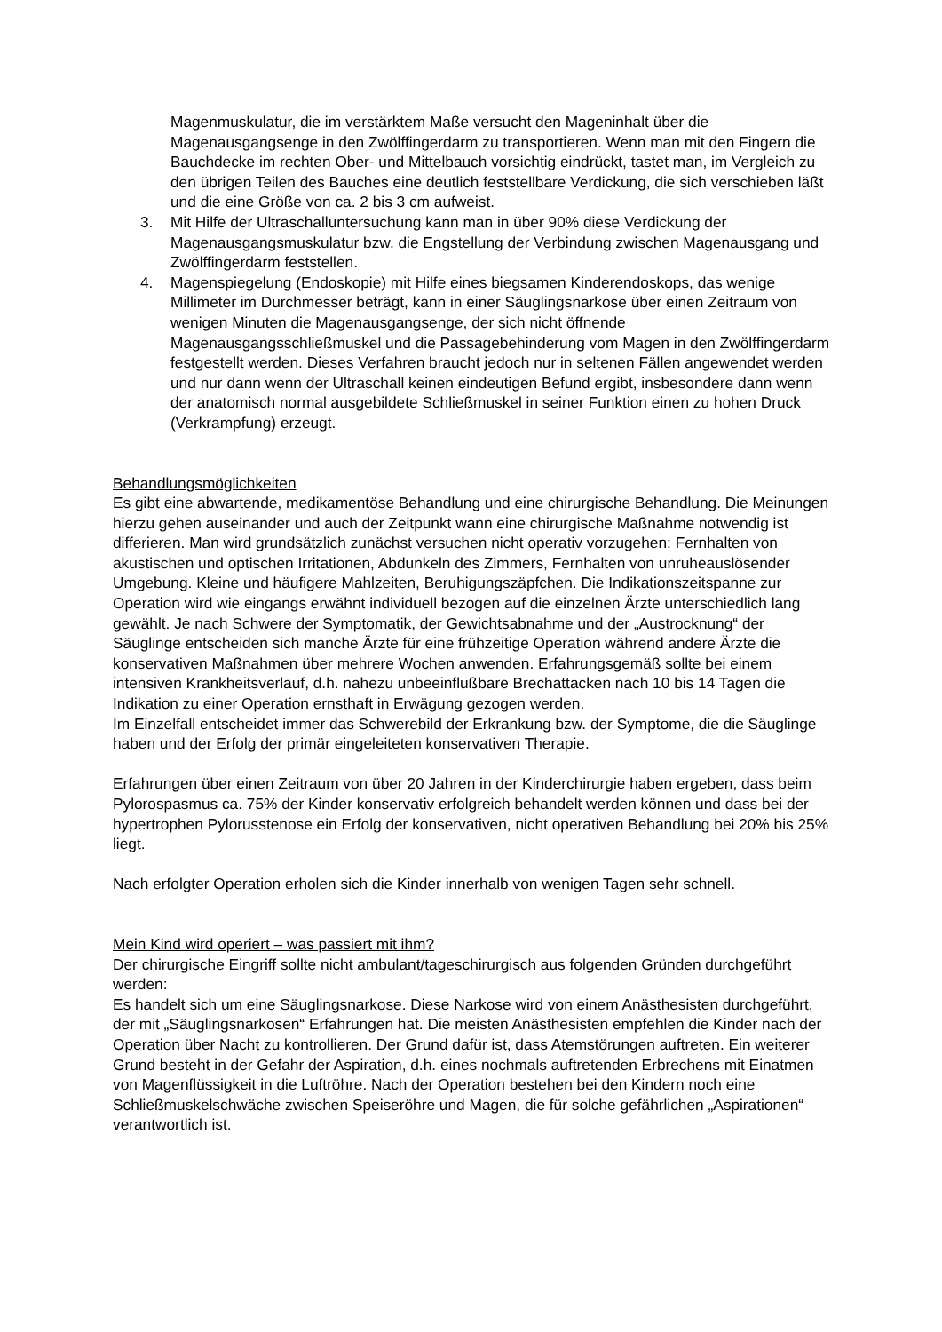Magenmuskulatur, die im verstärktem Maße versucht den Mageninhalt über die Magenausgangsenge in den Zwölffingerdarm zu transportieren. Wenn man mit den Fingern die Bauchdecke im rechten Ober- und Mittelbauch vorsichtig eindrückt, tastet man, im Vergleich zu den übrigen Teilen des Bauches eine deutlich feststellbare Verdickung, die sich verschieben läßt und die eine Größe von ca. 2 bis 3 cm aufweist.
3. Mit Hilfe der Ultraschalluntersuchung kann man in über 90% diese Verdickung der Magenausgangsmuskulatur bzw. die Engstellung der Verbindung zwischen Magenausgang und Zwölffingerdarm feststellen.
4. Magenspiegelung (Endoskopie) mit Hilfe eines biegsamen Kinderendoskops, das wenige Millimeter im Durchmesser beträgt, kann in einer Säuglingsnarkose über einen Zeitraum von wenigen Minuten die Magenausgangsenge, der sich nicht öffnende Magenausgangsschließmuskel und die Passagebehinderung vom Magen in den Zwölffingerdarm festgestellt werden. Dieses Verfahren braucht jedoch nur in seltenen Fällen angewendet werden und nur dann wenn der Ultraschall keinen eindeutigen Befund ergibt, insbesondere dann wenn der anatomisch normal ausgebildete Schließmuskel in seiner Funktion einen zu hohen Druck (Verkrampfung) erzeugt.
Behandlungsmöglichkeiten
Es gibt eine abwartende, medikamentöse Behandlung und eine chirurgische Behandlung. Die Meinungen hierzu gehen auseinander und auch der Zeitpunkt wann eine chirurgische Maßnahme notwendig ist differieren. Man wird grundsätzlich zunächst versuchen nicht operativ vorzugehen: Fernhalten von akustischen und optischen Irritationen, Abdunkeln des Zimmers, Fernhalten von unruheauslösender Umgebung. Kleine und häufigere Mahlzeiten, Beruhigungszäpfchen. Die Indikationszeitspanne zur Operation wird wie eingangs erwähnt individuell bezogen auf die einzelnen Ärzte unterschiedlich lang gewählt. Je nach Schwere der Symptomatik, der Gewichtsabnahme und der „Austrocknung“ der Säuglinge entscheiden sich manche Ärzte für eine frühzeitige Operation während andere Ärzte die konservativen Maßnahmen über mehrere Wochen anwenden. Erfahrungsgemäß sollte bei einem intensiven Krankheitsverlauf, d.h. nahezu unbeeinflußbare Brechattacken nach 10 bis 14 Tagen die Indikation zu einer Operation ernsthaft in Erwägung gezogen werden.
Im Einzelfall entscheidet immer das Schwerebild der Erkrankung bzw. der Symptome, die die Säuglinge haben und der Erfolg der primär eingeleiteten konservativen Therapie.
Erfahrungen über einen Zeitraum von über 20 Jahren in der Kinderchirurgie haben ergeben, dass beim Pylorospasmus ca. 75% der Kinder konservativ erfolgreich behandelt werden können und dass bei der hypertrophen Pylorusstenose ein Erfolg der konservativen, nicht operativen Behandlung bei 20% bis 25% liegt.
Nach erfolgter Operation erholen sich die Kinder innerhalb von wenigen Tagen sehr schnell.
Mein Kind wird operiert – was passiert mit ihm?
Der chirurgische Eingriff sollte nicht ambulant/tageschirurgisch aus folgenden Gründen durchgeführt werden:
Es handelt sich um eine Säuglingsnarkose. Diese Narkose wird von einem Anästhesisten durchgeführt, der mit „Säuglingsnarkosen“ Erfahrungen hat. Die meisten Anästhesisten empfehlen die Kinder nach der Operation über Nacht zu kontrollieren. Der Grund dafür ist, dass Atemstörungen auftreten. Ein weiterer Grund besteht in der Gefahr der Aspiration, d.h. eines nochmals auftretenden Erbrechens mit Einatmen von Magenflüssigkeit in die Luftröhre. Nach der Operation bestehen bei den Kindern noch eine Schließmuskelschwäche zwischen Speiseröhre und Magen, die für solche gefährlichen „Aspirationen“ verantwortlich ist.